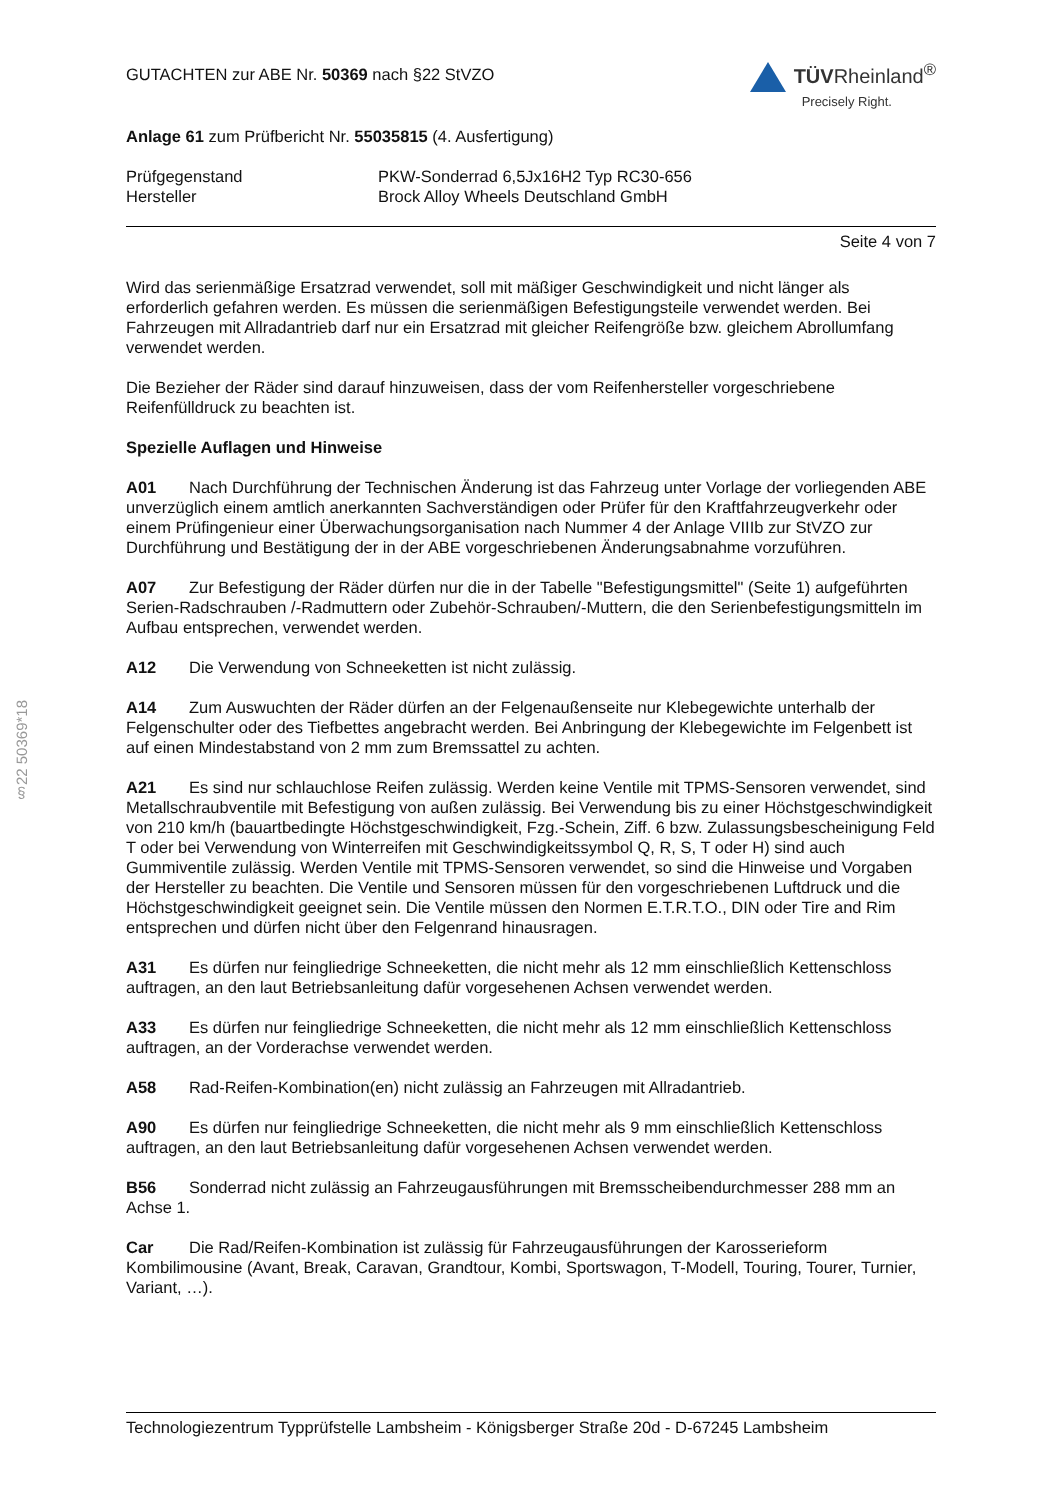§22 50369*18
GUTACHTEN zur ABE Nr. 50369 nach §22 StVZO
TÜVRheinland<sup>®</sup>
Precisely Right.
Anlage 61 zum Prüfbericht Nr. 55035815 (4. Ausfertigung)
Prüfgegenstand PKW-Sonderrad 6,5Jx16H2 Typ RC30-656
Hersteller Brock Alloy Wheels Deutschland GmbH
Seite 4 von 7
Wird das serienmäßige Ersatzrad verwendet, soll mit mäßiger Geschwindigkeit und nicht länger als erforderlich gefahren werden. Es müssen die serienmäßigen Befestigungsteile verwendet werden. Bei Fahrzeugen mit Allradantrieb darf nur ein Ersatzrad mit gleicher Reifengröße bzw. gleichem Abrollumfang verwendet werden.
Die Bezieher der Räder sind darauf hinzuweisen, dass der vom Reifenhersteller vorgeschriebene Reifenfülldruck zu beachten ist.
Spezielle Auflagen und Hinweise
A01 Nach Durchführung der Technischen Änderung ist das Fahrzeug unter Vorlage der vorliegenden ABE unverzüglich einem amtlich anerkannten Sachverständigen oder Prüfer für den Kraftfahrzeugverkehr oder einem Prüfingenieur einer Überwachungsorganisation nach Nummer 4 der Anlage VIIIb zur StVZO zur Durchführung und Bestätigung der in der ABE vorgeschriebenen Änderungsabnahme vorzuführen.
A07 Zur Befestigung der Räder dürfen nur die in der Tabelle "Befestigungsmittel" (Seite 1) aufgeführten Serien-Radschrauben /-Radmuttern oder Zubehör-Schrauben/-Muttern, die den Serienbefestigungsmitteln im Aufbau entsprechen, verwendet werden.
A12 Die Verwendung von Schneeketten ist nicht zulässig.
A14 Zum Auswuchten der Räder dürfen an der Felgenaußenseite nur Klebegewichte unterhalb der Felgenschulter oder des Tiefbettes angebracht werden. Bei Anbringung der Klebegewichte im Felgenbett ist auf einen Mindestabstand von 2 mm zum Bremssattel zu achten.
A21 Es sind nur schlauchlose Reifen zulässig. Werden keine Ventile mit TPMS-Sensoren verwendet, sind Metallschraubventile mit Befestigung von außen zulässig. Bei Verwendung bis zu einer Höchstgeschwindigkeit von 210 km/h (bauartbedingte Höchstgeschwindigkeit, Fzg.-Schein, Ziff. 6 bzw. Zulassungsbescheinigung Feld T oder bei Verwendung von Winterreifen mit Geschwindigkeitssymbol Q, R, S, T oder H) sind auch Gummiventile zulässig. Werden Ventile mit TPMS-Sensoren verwendet, so sind die Hinweise und Vorgaben der Hersteller zu beachten. Die Ventile und Sensoren müssen für den vorgeschriebenen Luftdruck und die Höchstgeschwindigkeit geeignet sein. Die Ventile müssen den Normen E.T.R.T.O., DIN oder Tire and Rim entsprechen und dürfen nicht über den Felgenrand hinausragen.
A31 Es dürfen nur feingliedrige Schneeketten, die nicht mehr als 12 mm einschließlich Kettenschloss auftragen, an den laut Betriebsanleitung dafür vorgesehenen Achsen verwendet werden.
A33 Es dürfen nur feingliedrige Schneeketten, die nicht mehr als 12 mm einschließlich Kettenschloss auftragen, an der Vorderachse verwendet werden.
A58 Rad-Reifen-Kombination(en) nicht zulässig an Fahrzeugen mit Allradantrieb.
A90 Es dürfen nur feingliedrige Schneeketten, die nicht mehr als 9 mm einschließlich Kettenschloss auftragen, an den laut Betriebsanleitung dafür vorgesehenen Achsen verwendet werden.
B56 Sonderrad nicht zulässig an Fahrzeugausführungen mit Bremsscheibendurchmesser 288 mm an Achse 1.
Car Die Rad/Reifen-Kombination ist zulässig für Fahrzeugausführungen der Karosserieform Kombilimousine (Avant, Break, Caravan, Grandtour, Kombi, Sportswagon, T-Modell, Touring, Tourer, Turnier, Variant, …).
Technologiezentrum Typprüfstelle Lambsheim - Königsberger Straße 20d - D-67245 Lambsheim